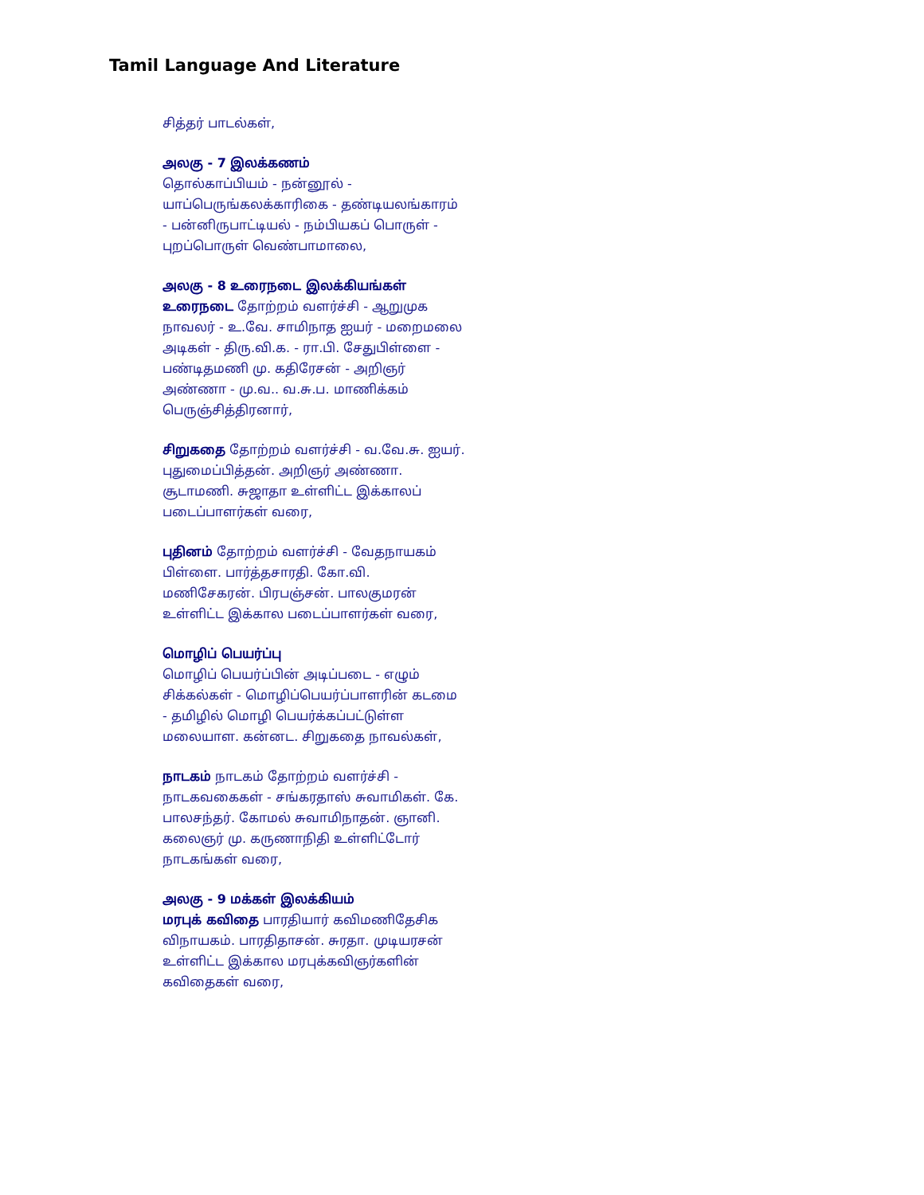Tamil Language And Literature
சித்தர் பாடல்கள்,
அலகு - 7 இலக்கணம்
தொல்காப்பியம் - நன்னூல் - யாப்பெருங்கலக்காரிகை - தண்டியலங்காரம் - பன்னிருபாட்டியல் - நம்பியகப் பொருள் - புறப்பொருள் வெண்பாமாலை,
அலகு - 8 உரைநடை இலக்கியங்கள்
உரைநடை தோற்றம் வளர்ச்சி - ஆறுமுக நாவலர் - உ.வே. சாமிநாத ஐயர் - மறைமலை அடிகள் - திரு.வி.க. - ரா.பி. சேதுபிள்ளை - பண்டிதமணி மு. கதிரேசன் - அறிஞர் அண்ணா - மு.வ.. வ.சு.ப. மாணிக்கம் பெருஞ்சித்திரனார்,
சிறுகதை தோற்றம் வளர்ச்சி - வ.வே.சு. ஐயர். புதுமைப்பித்தன். அறிஞர் அண்ணா. சூடாமணி. சுஜாதா உள்ளிட்ட இக்காலப் படைப்பாளர்கள் வரை,
புதினம் தோற்றம் வளர்ச்சி - வேதநாயகம் பிள்ளை. பார்த்தசாரதி. கோ.வி. மணிசேகரன். பிரபஞ்சன். பாலகுமரன் உள்ளிட்ட இக்கால படைப்பாளர்கள் வரை,
மொழிப் பெயர்ப்பு
மொழிப் பெயர்ப்பின் அடிப்படை - எழும் சிக்கல்கள் - மொழிப்பெயர்ப்பாளரின் கடமை - தமிழில் மொழி பெயர்க்கப்பட்டுள்ள மலையாள. கன்னட. சிறுகதை நாவல்கள்,
நாடகம் நாடகம் தோற்றம் வளர்ச்சி - நாடகவகைகள் - சங்கரதாஸ் சுவாமிகள். கே. பாலசந்தர். கோமல் சுவாமிநாதன். ஞானி. கலைஞர் மு. கருணாநிதி உள்ளிட்டோர் நாடகங்கள் வரை,
அலகு - 9 மக்கள் இலக்கியம்
மரபுக் கவிதை பாரதியார் கவிமணிதேசிக விநாயகம். பாரதிதாசன். சுரதா. முடியரசன் உள்ளிட்ட இக்கால மரபுக்கவிஞர்களின் கவிதைகள் வரை,